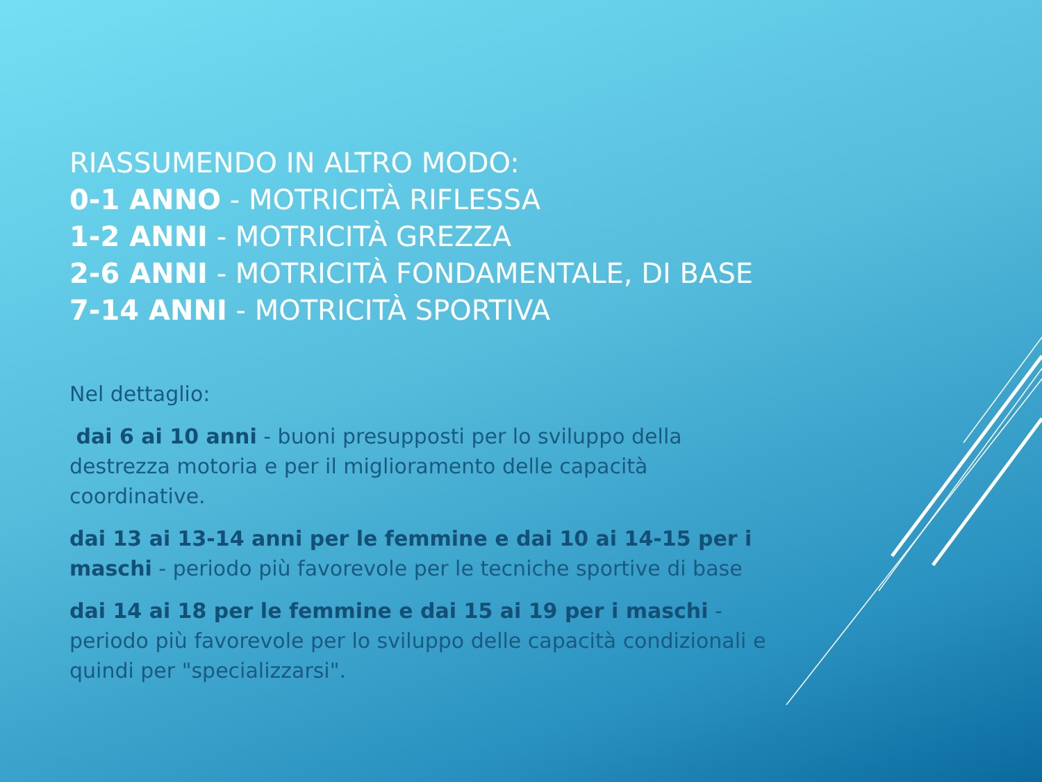RIASSUMENDO IN ALTRO MODO:
0-1 ANNO - MOTRICITÀ RIFLESSA
1-2 ANNI - MOTRICITÀ GREZZA
2-6 ANNI - MOTRICITÀ FONDAMENTALE, DI BASE
7-14 ANNI - MOTRICITÀ SPORTIVA
Nel dettaglio:
dai 6 ai 10 anni - buoni presupposti per lo sviluppo della destrezza motoria e per il miglioramento delle capacità coordinative.
dai 13 ai 13-14 anni per le femmine e dai 10 ai 14-15 per i maschi - periodo più favorevole per le tecniche sportive di base
dai 14 ai 18 per le femmine e dai 15 ai 19 per i maschi - periodo più favorevole per lo sviluppo delle capacità condizionali e quindi per "specializzarsi".